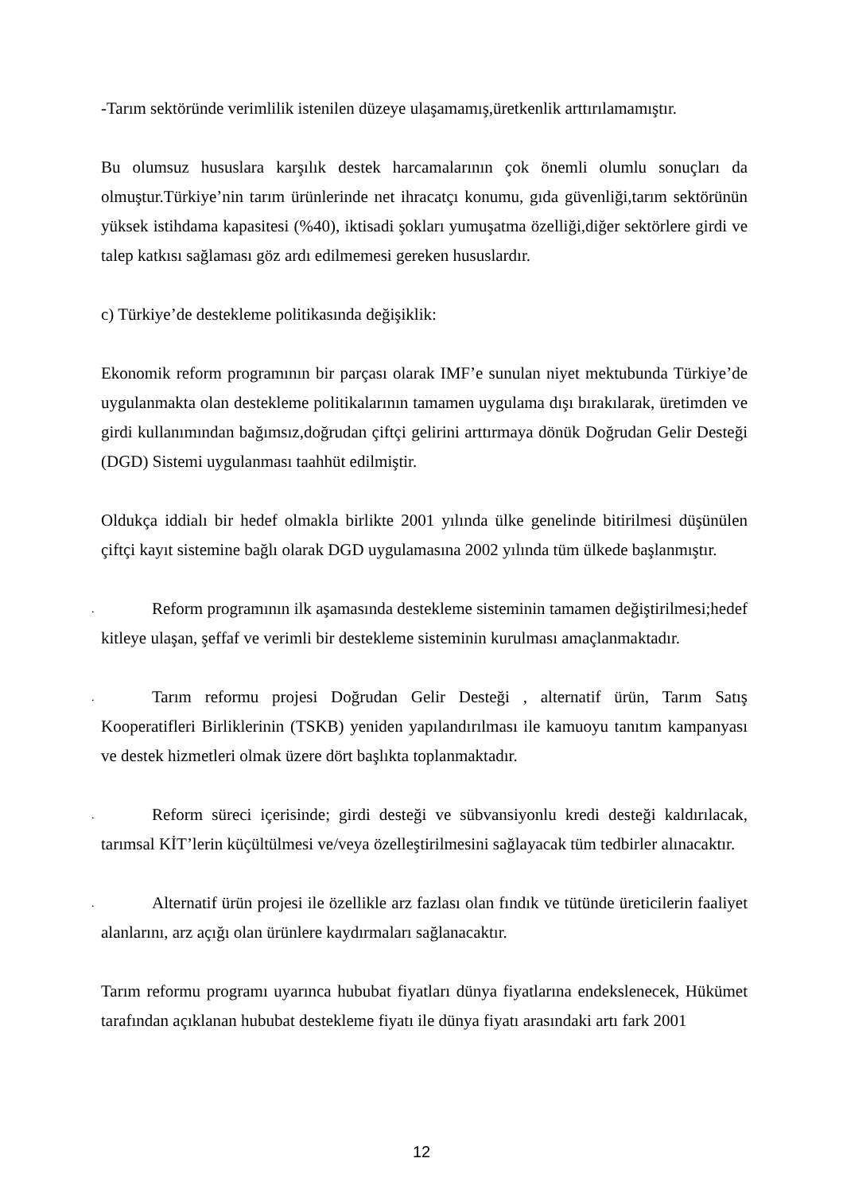-Tarım sektöründe verimlilik istenilen düzeye ulaşamamış,üretkenlik arttırılamamıştır.
Bu olumsuz hususlara karşılık destek harcamalarının çok önemli olumlu sonuçları da olmuştur.Türkiye’nin tarım ürünlerinde net ihracatçı konumu, gıda güvenliği,tarım sektörünün yüksek istihdama kapasitesi (%40), iktisadi şokları yumuşatma özelliği,diğer sektörlere girdi ve talep katkısı sağlaması göz ardı edilmemesi gereken hususlardır.
c) Türkiye’de destekleme politikasında değişiklik:
Ekonomik reform programının bir parçası olarak IMF’e sunulan niyet mektubunda Türkiye’de uygulanmakta olan destekleme politikalarının tamamen uygulama dışı bırakılarak, üretimden ve girdi kullanımından bağımsız,doğrudan çiftçi gelirini arttırmaya dönük Doğrudan Gelir Desteği (DGD) Sistemi uygulanması taahhüt edilmiştir.
Oldukça iddialı bir hedef olmakla birlikte 2001 yılında ülke genelinde bitirilmesi düşünülen çiftçi kayıt sistemine bağlı olarak DGD uygulamasına 2002 yılında tüm ülkede başlanmıştır.
. Reform programının ilk aşamasında destekleme sisteminin tamamen değiştirilmesi;hedef kitleye ulaşan, şeffaf ve verimli bir destekleme sisteminin kurulması amaçlanmaktadır.
. Tarım reformu projesi Doğrudan Gelir Desteği , alternatif ürün, Tarım Satış Kooperatifleri Birliklerinin (TSKB) yeniden yapılandırılması ile kamuoyu tanıtım kampanyası ve destek hizmetleri olmak üzere dört başlıkta toplanmaktadır.
. Reform süreci içerisinde; girdi desteği ve sübvansiyonlu kredi desteği kaldırılacak, tarımsal KİT’lerin küçültülmesi ve/veya özelleştirilmesini sağlayacak tüm tedbirler alınacaktır.
. Alternatif ürün projesi ile özellikle arz fazlası olan fındık ve tütünde üreticilerin faaliyet alanlarını, arz açığı olan ürünlere kaydırmaları sağlanacaktır.
Tarım reformu programı uyarınca hububat fiyatları dünya fiyatlarına endekslenecek, Hükümet tarafından açıklanan hububat destekleme fiyatı ile dünya fiyatı arasındaki artı fark 2001
12